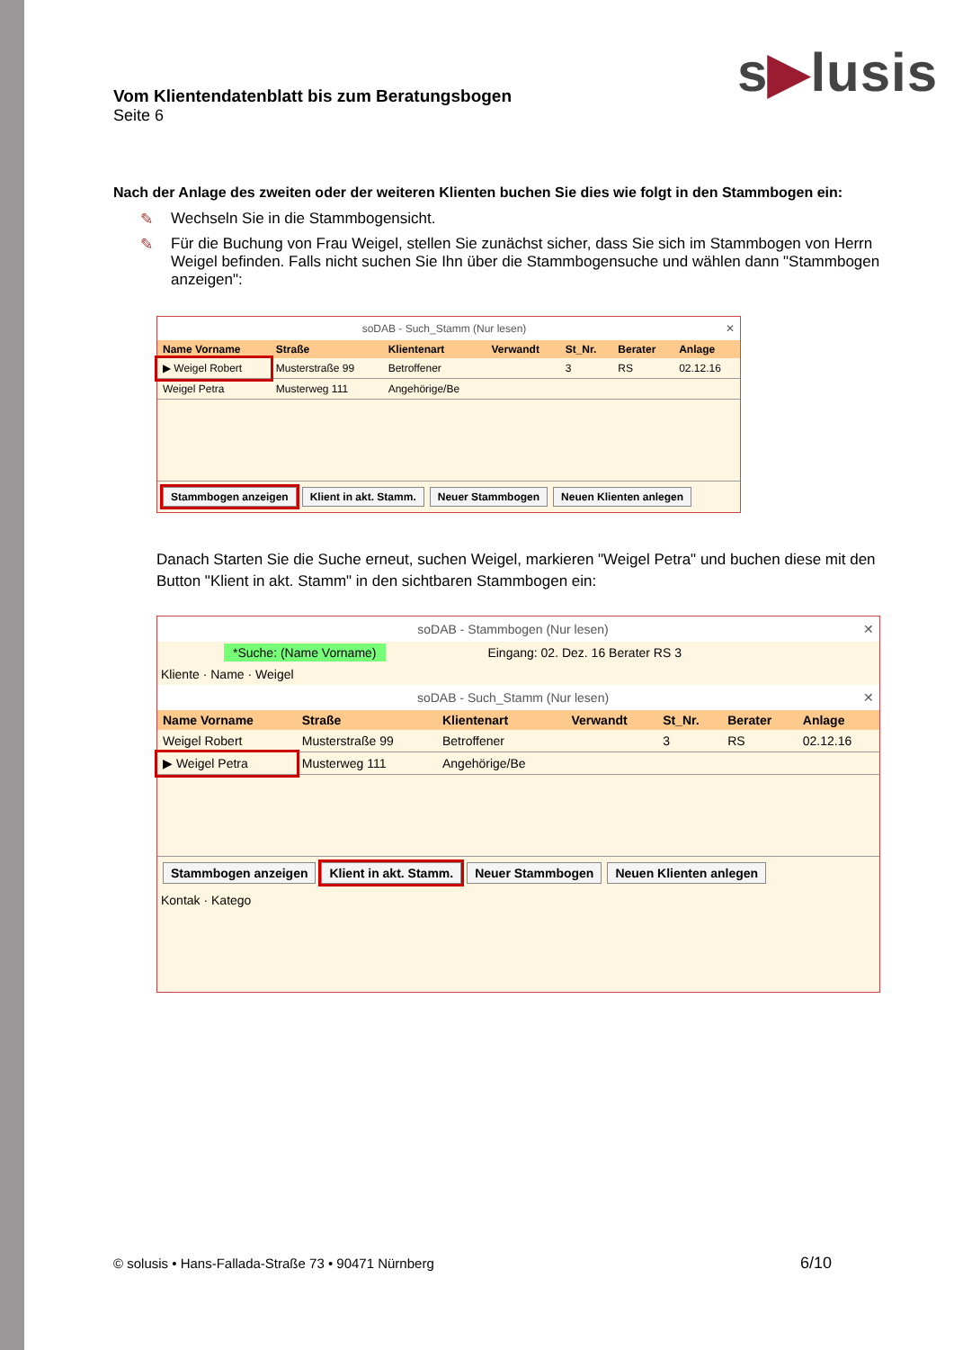s▶lusis
Vom Klientendatenblatt bis zum Beratungsbogen
Seite 6
Nach der Anlage des zweiten oder der weiteren Klienten buchen Sie dies wie folgt in den Stammbogen ein:
✎ Wechseln Sie in die Stammbogensicht.
✎ Für die Buchung von Frau Weigel, stellen Sie zunächst sicher, dass Sie sich im Stammbogen von Herrn Weigel befinden. Falls nicht suchen Sie Ihn über die Stammbogensuche und wählen dann "Stammbogen anzeigen":
soDAB - Such_Stamm (Nur lesen) ✕
| Name Vorname | Straße | Klientenart | Verwandt | St_Nr. | Berater | Anlage |
| --- | --- | --- | --- | --- | --- | --- |
| ▶ Weigel Robert | Musterstraße 99 | Betroffener | | 3 | RS | 02.12.16 |
| Weigel Petra | Musterweg 111 | Angehörige/Be | | | | |
Stammbogen anzeigen Klient in akt. Stamm. Neuer Stammbogen Neuen Klienten anlegen
Danach Starten Sie die Suche erneut, suchen Weigel, markieren "Weigel Petra" und buchen diese mit den Button "Klient in akt. Stamm" in den sichtbaren Stammbogen ein:
soDAB - Stammbogen (Nur lesen) ✕
*Suche: (Name Vorname) Eingang: 02. Dez. 16 Berater RS 3
Kliente · Name · Weigel
soDAB - Such_Stamm (Nur lesen) ✕
| Name Vorname | Straße | Klientenart | Verwandt | St_Nr. | Berater | Anlage |
| --- | --- | --- | --- | --- | --- | --- |
| Weigel Robert | Musterstraße 99 | Betroffener | | 3 | RS | 02.12.16 |
| ▶ Weigel Petra | Musterweg 111 | Angehörige/Be | | | | |
Stammbogen anzeigen Klient in akt. Stamm. Neuer Stammbogen Neuen Klienten anlegen
Kontak · Katego
© solusis • Hans-Fallada-Straße 73 • 90471 Nürnberg
6/10